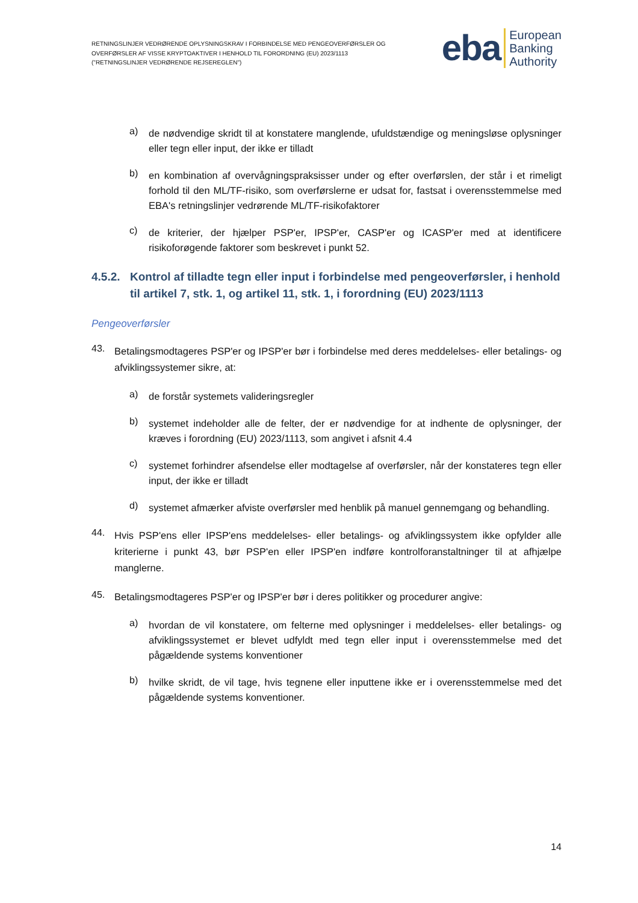RETNINGSLINJER VEDRØRENDE OPLYSNINGSKRAV I FORBINDELSE MED PENGEOVERFØRSLER OG
OVERFØRSLER AF VISSE KRYPTOAKTIVER I HENHOLD TIL FORORDNING (EU) 2023/1113
("RETNINGSLINJER VEDRØRENDE REJSEREGLEN")
eba
European
Banking
Authority
a)
de nødvendige skridt til at konstatere manglende, ufuldstændige og meningsløse oplysninger eller tegn eller input, der ikke er tilladt
b)
en kombination af overvågningspraksisser under og efter overførslen, der står i et rimeligt forhold til den ML/TF-risiko, som overførslerne er udsat for, fastsat i overensstemmelse med EBA's retningslinjer vedrørende ML/TF-risikofaktorer
c)
de kriterier, der hjælper PSP'er, IPSP'er, CASP'er og ICASP'er med at identificere risikoforøgende faktorer som beskrevet i punkt 52.
4.5.2. Kontrol af tilladte tegn eller input i forbindelse med pengeoverførsler, i henhold til artikel 7, stk. 1, og artikel 11, stk. 1, i forordning (EU) 2023/1113
Pengeoverførsler
43.
Betalingsmodtageres PSP'er og IPSP'er bør i forbindelse med deres meddelelses- eller betalings- og afviklingssystemer sikre, at:
a)
de forstår systemets valideringsregler
b)
systemet indeholder alle de felter, der er nødvendige for at indhente de oplysninger, der kræves i forordning (EU) 2023/1113, som angivet i afsnit 4.4
c)
systemet forhindrer afsendelse eller modtagelse af overførsler, når der konstateres tegn eller input, der ikke er tilladt
d)
systemet afmærker afviste overførsler med henblik på manuel gennemgang og behandling.
44.
Hvis PSP'ens eller IPSP'ens meddelelses- eller betalings- og afviklingssystem ikke opfylder alle kriterierne i punkt 43, bør PSP'en eller IPSP'en indføre kontrolforanstaltninger til at afhjælpe manglerne.
45.
Betalingsmodtageres PSP'er og IPSP'er bør i deres politikker og procedurer angive:
a)
hvordan de vil konstatere, om felterne med oplysninger i meddelelses- eller betalings- og afviklingssystemet er blevet udfyldt med tegn eller input i overensstemmelse med det pågældende systems konventioner
b)
hvilke skridt, de vil tage, hvis tegnene eller inputtene ikke er i overensstemmelse med det pågældende systems konventioner.
14